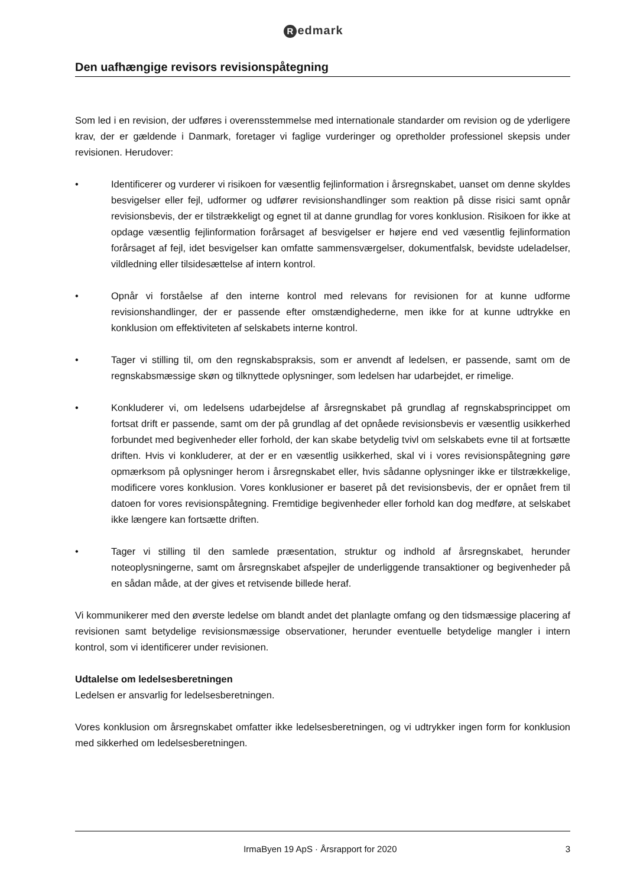Redmark
Den uafhængige revisors revisionspåtegning
Som led i en revision, der udføres i overensstemmelse med internationale standarder om revision og de yderligere krav, der er gældende i Danmark, foretager vi faglige vurderinger og opretholder professionel skepsis under revisionen. Herudover:
• Identificerer og vurderer vi risikoen for væsentlig fejlinformation i årsregnskabet, uanset om denne skyldes besvigelser eller fejl, udformer og udfører revisionshandlinger som reaktion på disse risici samt opnår revisionsbevis, der er tilstrækkeligt og egnet til at danne grundlag for vores konklusion. Risikoen for ikke at opdage væsentlig fejlinformation forårsaget af besvigelser er højere end ved væsentlig fejlinformation forårsaget af fejl, idet besvigelser kan omfatte sammensværgelser, dokumentfalsk, bevidste udeladelser, vildledning eller tilsidesættelse af intern kontrol.
• Opnår vi forståelse af den interne kontrol med relevans for revisionen for at kunne udforme revisionshandlinger, der er passende efter omstændighederne, men ikke for at kunne udtrykke en konklusion om effektiviteten af selskabets interne kontrol.
• Tager vi stilling til, om den regnskabspraksis, som er anvendt af ledelsen, er passende, samt om de regnskabsmæssige skøn og tilknyttede oplysninger, som ledelsen har udarbejdet, er rimelige.
• Konkluderer vi, om ledelsens udarbejdelse af årsregnskabet på grundlag af regnskabsprincippet om fortsat drift er passende, samt om der på grundlag af det opnåede revisionsbevis er væsentlig usikkerhed forbundet med begivenheder eller forhold, der kan skabe betydelig tvivl om selskabets evne til at fortsætte driften. Hvis vi konkluderer, at der er en væsentlig usikkerhed, skal vi i vores revisionspåtegning gøre opmærksom på oplysninger herom i årsregnskabet eller, hvis sådanne oplysninger ikke er tilstrækkelige, modificere vores konklusion. Vores konklusioner er baseret på det revisionsbevis, der er opnået frem til datoen for vores revisionspåtegning. Fremtidige begivenheder eller forhold kan dog medføre, at selskabet ikke længere kan fortsætte driften.
• Tager vi stilling til den samlede præsentation, struktur og indhold af årsregnskabet, herunder noteoplysningerne, samt om årsregnskabet afspejler de underliggende transaktioner og begivenheder på en sådan måde, at der gives et retvisende billede heraf.
Vi kommunikerer med den øverste ledelse om blandt andet det planlagte omfang og den tidsmæssige placering af revisionen samt betydelige revisionsmæssige observationer, herunder eventuelle betydelige mangler i intern kontrol, som vi identificerer under revisionen.
Udtalelse om ledelsesberetningen
Ledelsen er ansvarlig for ledelsesberetningen.
Vores konklusion om årsregnskabet omfatter ikke ledelsesberetningen, og vi udtrykker ingen form for konklusion med sikkerhed om ledelsesberetningen.
IrmaByen 19 ApS · Årsrapport for 2020
3